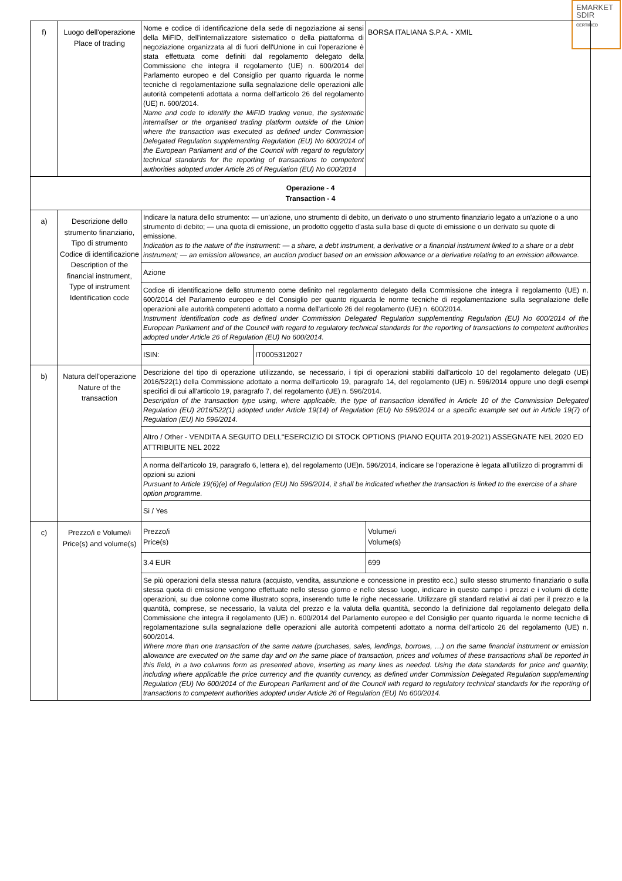EMARKET
SDIR
CERTIFIED
| f) | Luogo dell'operazione Place of trading | Nome e codice di identificazione della sede di negoziazione ai sensi della MiFID, dell'internalizzatore sistematico o della piattaforma di negoziazione organizzata al di fuori dell'Unione in cui l'operazione è stata effettuata come definiti dal regolamento delegato della Commissione che integra il regolamento (UE) n. 600/2014 del Parlamento europeo e del Consiglio per quanto riguarda le norme tecniche di regolamentazione sulla segnalazione delle operazioni alle autorità competenti adottata a norma dell'articolo 26 del regolamento (UE) n. 600/2014. Name and code to identify the MiFID trading venue, the systematic internaliser or the organised trading platform outside of the Union where the transaction was executed as defined under Commission Delegated Regulation supplementing Regulation (EU) No 600/2014 of the European Parliament and of the Council with regard to regulatory technical standards for the reporting of transactions to competent authorities adopted under Article 26 of Regulation (EU) No 600/2014 | | BORSA ITALIANA S.P.A. - XMIL |
| Operazione - 4 Transaction - 4 | | | | |
| a) | Descrizione dello strumento finanziario, Tipo di strumento Codice di identificazione Description of the financial instrument, Type of instrument Identification code | Indicare la natura dello strumento: — un'azione, uno strumento di debito, un derivato o uno strumento finanziario legato a un'azione o a uno strumento di debito; — una quota di emissione, un prodotto oggetto d'asta sulla base di quote di emissione o un derivato su quote di emissione. Indication as to the nature of the instrument: — a share, a debt instrument, a derivative or a financial instrument linked to a share or a debt instrument; — an emission allowance, an auction product based on an emission allowance or a derivative relating to an emission allowance. | | |
| | | Azione | | |
| | | Codice di identificazione dello strumento come definito nel regolamento delegato della Commissione che integra il regolamento (UE) n. 600/2014 del Parlamento europeo e del Consiglio per quanto riguarda le norme tecniche di regolamentazione sulla segnalazione delle operazioni alle autorità competenti adottato a norma dell'articolo 26 del regolamento (UE) n. 600/2014. Instrument identification code as defined under Commission Delegated Regulation supplementing Regulation (EU) No 600/2014 of the European Parliament and of the Council with regard to regulatory technical standards for the reporting of transactions to competent authorities adopted under Article 26 of Regulation (EU) No 600/2014. | | |
| | | ISIN: | IT0005312027 | |
| b) | Natura dell'operazione Nature of the transaction | Descrizione del tipo di operazione utilizzando, se necessario, i tipi di operazioni stabiliti dall'articolo 10 del regolamento delegato (UE) 2016/522(1) della Commissione adottato a norma dell'articolo 19, paragrafo 14, del regolamento (UE) n. 596/2014 oppure uno degli esempi specifici di cui all'articolo 19, paragrafo 7, del regolamento (UE) n. 596/2014. Description of the transaction type using, where applicable, the type of transaction identified in Article 10 of the Commission Delegated Regulation (EU) 2016/522(1) adopted under Article 19(14) of Regulation (EU) No 596/2014 or a specific example set out in Article 19(7) of Regulation (EU) No 596/2014. | | |
| | | Altro / Other - VENDITA A SEGUITO DELL''ESERCIZIO DI STOCK OPTIONS (PIANO EQUITA 2019-2021) ASSEGNATE NEL 2020 ED ATTRIBUITE NEL 2022 | | |
| | | A norma dell'articolo 19, paragrafo 6, lettera e), del regolamento (UE)n. 596/2014, indicare se l'operazione è legata all'utilizzo di programmi di opzioni su azioni Pursuant to Article 19(6)(e) of Regulation (EU) No 596/2014, it shall be indicated whether the transaction is linked to the exercise of a share option programme. | | |
| | | Si / Yes | | |
| c) | Prezzo/i e Volume/i Price(s) and volume(s) | Prezzo/i Price(s) | | Volume/i Volume(s) |
| | | 3.4 EUR | | 699 |
| | | Se più operazioni della stessa natura (acquisto, vendita, assunzione e concessione in prestito ecc.) sullo stesso strumento finanziario o sulla stessa quota di emissione vengono effettuate nello stesso giorno e nello stesso luogo, indicare in questo campo i prezzi e i volumi di dette operazioni, su due colonne come illustrato sopra, inserendo tutte le righe necessarie. Utilizzare gli standard relativi ai dati per il prezzo e la quantità, comprese, se necessario, la valuta del prezzo e la valuta della quantità, secondo la definizione dal regolamento delegato della Commissione che integra il regolamento (UE) n. 600/2014 del Parlamento europeo e del Consiglio per quanto riguarda le norme tecniche di regolamentazione sulla segnalazione delle operazioni alle autorità competenti adottato a norma dell'articolo 26 del regolamento (UE) n. 600/2014. Where more than one transaction of the same nature (purchases, sales, lendings, borrows, …) on the same financial instrument or emission allowance are executed on the same day and on the same place of transaction, prices and volumes of these transactions shall be reported in this field, in a two columns form as presented above, inserting as many lines as needed. Using the data standards for price and quantity, including where applicable the price currency and the quantity currency, as defined under Commission Delegated Regulation supplementing Regulation (EU) No 600/2014 of the European Parliament and of the Council with regard to regulatory technical standards for the reporting of transactions to competent authorities adopted under Article 26 of Regulation (EU) No 600/2014. | | |